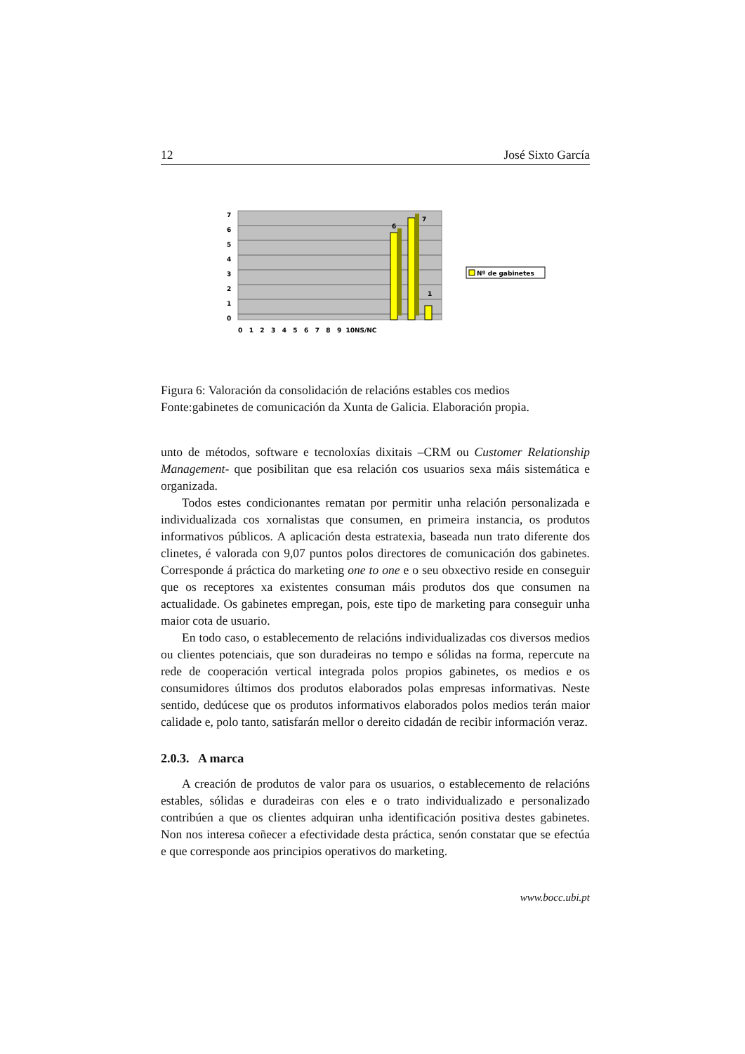12 José Sixto García
7
6
5
4
3
2
1
0
6
7
1
0 1 2 3 4 5 6 7 8 9 10NS/NC
Nº de gabinetes
Figura 6: Valoración da consolidación de relacións estables cos medios
Fonte:gabinetes de comunicación da Xunta de Galicia. Elaboración propia.
unto de métodos, software e tecnoloxías dixitais –CRM ou Customer Relationship Management- que posibilitan que esa relación cos usuarios sexa máis sistemática e organizada.
Todos estes condicionantes rematan por permitir unha relación personalizada e individualizada cos xornalistas que consumen, en primeira instancia, os produtos informativos públicos. A aplicación desta estratexia, baseada nun trato diferente dos clinetes, é valorada con 9,07 puntos polos directores de comunicación dos gabinetes. Corresponde á práctica do marketing one to one e o seu obxectivo reside en conseguir que os receptores xa existentes consuman máis produtos dos que consumen na actualidade. Os gabinetes empregan, pois, este tipo de marketing para conseguir unha maior cota de usuario.
En todo caso, o establecemento de relacións individualizadas cos diversos medios ou clientes potenciais, que son duradeiras no tempo e sólidas na forma, repercute na rede de cooperación vertical integrada polos propios gabinetes, os medios e os consumidores últimos dos produtos elaborados polas empresas informativas. Neste sentido, dedúcese que os produtos informativos elaborados polos medios terán maior calidade e, polo tanto, satisfarán mellor o dereito cidadán de recibir información veraz.
2.0.3. A marca
A creación de produtos de valor para os usuarios, o establecemento de relacións estables, sólidas e duradeiras con eles e o trato individualizado e personalizado contribúen a que os clientes adquiran unha identificación positiva destes gabinetes. Non nos interesa coñecer a efectividade desta práctica, senón constatar que se efectúa e que corresponde aos principios operativos do marketing.
www.bocc.ubi.pt